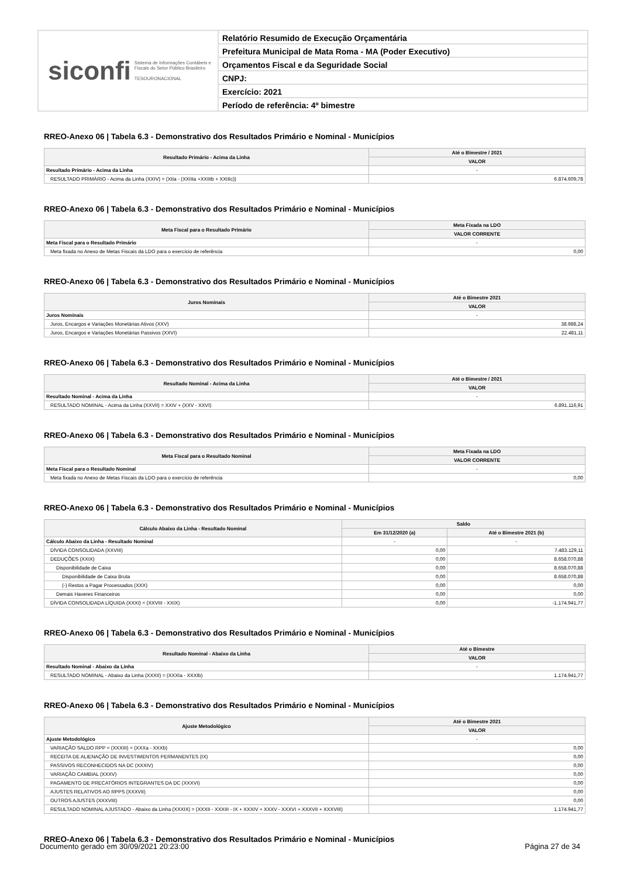siconfi Sistema de Informações Contábeis e Fiscais do Setor Público Brasileiro
TESOURONACIONAL
Relatório Resumido de Execução Orçamentária
Prefeitura Municipal de Mata Roma - MA (Poder Executivo)
Orçamentos Fiscal e da Seguridade Social
CNPJ:
Exercício: 2021
Período de referência: 4º bimestre
RREO-Anexo 06 | Tabela 6.3 - Demonstrativo dos Resultados Primário e Nominal - Municípios
| Resultado Primário - Acima da Linha | Até o Bimestre / 2021 |
| --- | --- |
| | VALOR |
| Resultado Primário - Acima da Linha | - |
| RESULTADO PRIMÁRIO - Acima da Linha (XXIV) = (XIIa - (XXIIIa +XXIIIb + XXIIIc)) | 6.874.609,78 |
RREO-Anexo 06 | Tabela 6.3 - Demonstrativo dos Resultados Primário e Nominal - Municípios
| Meta Fiscal para o Resultado Primário | Meta Fixada na LDO |
| --- | --- |
| | VALOR CORRENTE |
| Meta Fiscal para o Resultado Primário | - |
| Meta fixada no Anexo de Metas Fiscais da LDO para o exercício de referência | 0,00 |
RREO-Anexo 06 | Tabela 6.3 - Demonstrativo dos Resultados Primário e Nominal - Municípios
| Juros Nominais | Até o Bimestre 2021 |
| --- | --- |
| | VALOR |
| Juros Nominais | - |
| Juros, Encargos e Variações Monetárias Ativos (XXV) | 38.988,24 |
| Juros, Encargos e Variações Monetárias Passivos (XXVI) | 22.481,11 |
RREO-Anexo 06 | Tabela 6.3 - Demonstrativo dos Resultados Primário e Nominal - Municípios
| Resultado Nominal - Acima da Linha | Até o Bimestre / 2021 |
| --- | --- |
| | VALOR |
| Resultado Nominal - Acima da Linha | - |
| RESULTADO NOMINAL - Acima da Linha (XXVII) = XXIV + (XXV - XXVI) | 6.891.116,91 |
RREO-Anexo 06 | Tabela 6.3 - Demonstrativo dos Resultados Primário e Nominal - Municípios
| Meta Fiscal para o Resultado Nominal | Meta Fixada na LDO |
| --- | --- |
| | VALOR CORRENTE |
| Meta Fiscal para o Resultado Nominal | - |
| Meta fixada no Anexo de Metas Fiscais da LDO para o exercício de referência | 0,00 |
RREO-Anexo 06 | Tabela 6.3 - Demonstrativo dos Resultados Primário e Nominal - Municípios
| Cálculo Abaixo da Linha - Resultado Nominal | Saldo | |
| --- | --- | --- |
| | Em 31/12/2020 (a) | Até o Bimestre 2021 (b) |
| Cálculo Abaixo da Linha - Resultado Nominal | - | - |
| DÍVIDA CONSOLIDADA (XXVIII) | 0,00 | 7.483.129,11 |
| DEDUÇÕES (XXIX) | 0,00 | 8.658.070,88 |
| Disponibilidade de Caixa | 0,00 | 8.658.070,88 |
| Disponibilidade de Caixa Bruta | 0,00 | 8.658.070,88 |
| (-) Restos a Pagar Processados (XXX) | 0,00 | 0,00 |
| Demais Haveres Financeiros | 0,00 | 0,00 |
| DÍVIDA CONSOLIDADA LÍQUIDA (XXXI) = (XXVIII - XXIX) | 0,00 | -1.174.941,77 |
RREO-Anexo 06 | Tabela 6.3 - Demonstrativo dos Resultados Primário e Nominal - Municípios
| Resultado Nominal - Abaixo da Linha | Até o Bimestre |
| --- | --- |
| | VALOR |
| Resultado Nominal - Abaixo da Linha | - |
| RESULTADO NOMINAL - Abaixo da Linha (XXXII) = (XXXIa - XXXIb) | 1.174.941,77 |
RREO-Anexo 06 | Tabela 6.3 - Demonstrativo dos Resultados Primário e Nominal - Municípios
| Ajuste Metodológico | Até o Bimestre 2021 |
| --- | --- |
| | VALOR |
| Ajuste Metodológico | - |
| VARIAÇÃO SALDO RPP = (XXXIII) = (XXXa - XXXb) | 0,00 |
| RECEITA DE ALIENAÇÃO DE INVESTIMENTOS PERMANENTES (IX) | 0,00 |
| PASSIVOS RECONHECIDOS NA DC (XXXIV) | 0,00 |
| VARIAÇÃO CAMBIAL (XXXV) | 0,00 |
| PAGAMENTO DE PRECATÓRIOS INTEGRANTES DA DC (XXXVI) | 0,00 |
| AJUSTES RELATIVOS AO RPPS (XXXVII) | 0,00 |
| OUTROS AJUSTES (XXXVIII) | 0,00 |
| RESULTADO NOMINAL AJUSTADO - Abaixo da Linha (XXXIX) = (XXXII - XXXIII - IX + XXXIV + XXXV - XXXVI + XXXVII + XXXVIII) | 1.174.941,77 |
RREO-Anexo 06 | Tabela 6.3 - Demonstrativo dos Resultados Primário e Nominal - Municípios
Documento gerado em 30/09/2021 20:23:00 Página 27 de 34